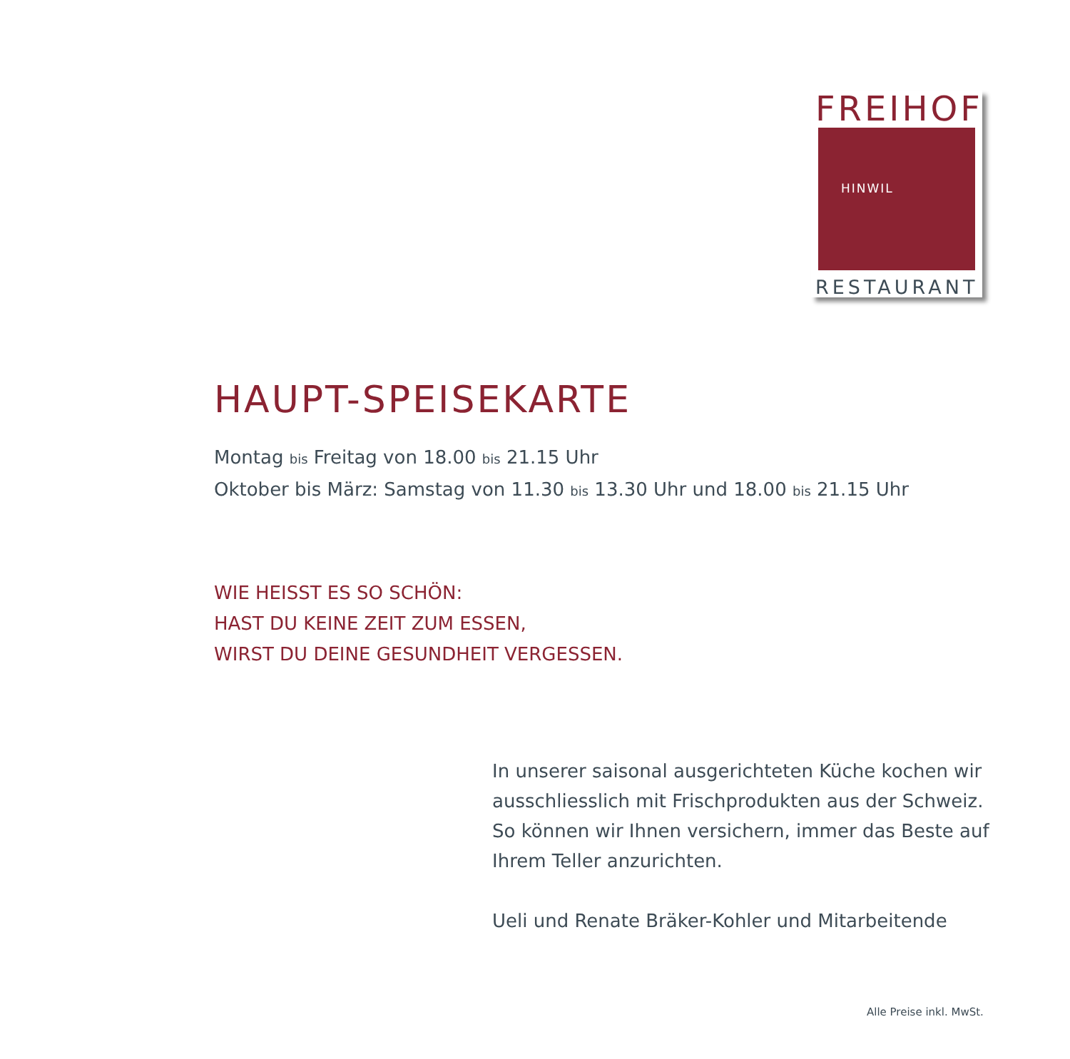FREIHOF
HINWIL
RESTAURANT
HAUPT-SPEISEKARTE
Montag bis Freitag von 18.00 bis 21.15 Uhr
Oktober bis März: Samstag von 11.30 bis 13.30 Uhr und 18.00 bis 21.15 Uhr
WIE HEISST ES SO SCHÖN:
HAST DU KEINE ZEIT ZUM ESSEN,
WIRST DU DEINE GESUNDHEIT VERGESSEN.
In unserer saisonal ausgerichteten Küche kochen wir ausschliesslich mit Frischprodukten aus der Schweiz. So können wir Ihnen versichern, immer das Beste auf Ihrem Teller anzurichten.
Ueli und Renate Bräker-Kohler und Mitarbeitende
Alle Preise inkl. MwSt.